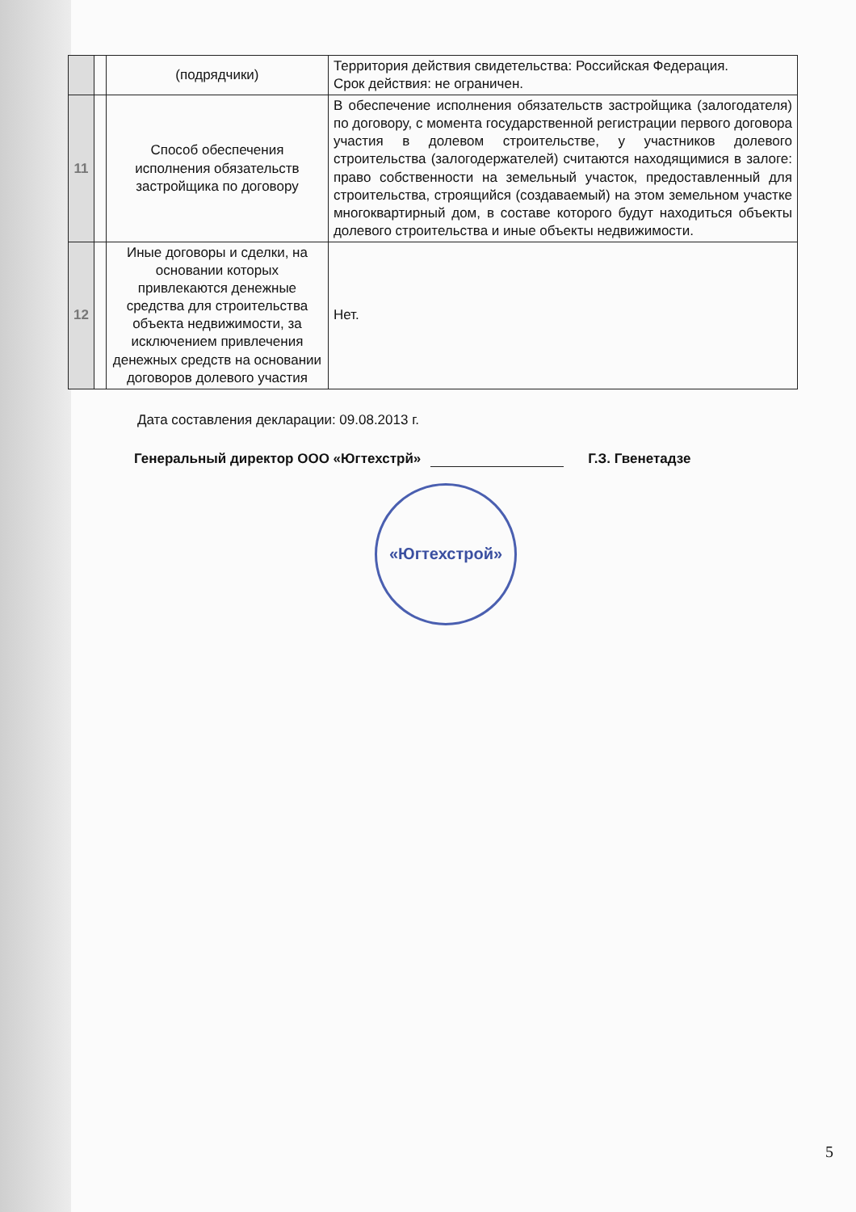| | | (подрядчики) | Территория действия свидетельства: Российская Федерация. Срок действия: не ограничен. |
| 11 | | Способ обеспечения исполнения обязательств застройщика по договору | В обеспечение исполнения обязательств застройщика (залогодателя) по договору, с момента государственной регистрации первого договора участия в долевом строительстве, у участников долевого строительства (залогодержателей) считаются находящимися в залоге: право собственности на земельный участок, предоставленный для строительства, строящийся (создаваемый) на этом земельном участке многоквартирный дом, в составе которого будут находиться объекты долевого строительства и иные объекты недвижимости. |
| 12 | | Иные договоры и сделки, на основании которых привлекаются денежные средства для строительства объекта недвижимости, за исключением привлечения денежных средств на основании договоров долевого участия | Нет. |
Дата составления декларации: 09.08.2013 г.
Генеральный директор ООО «Югтехстрй» Г.З. Гвенетадзе
«Югтехстрой»
5